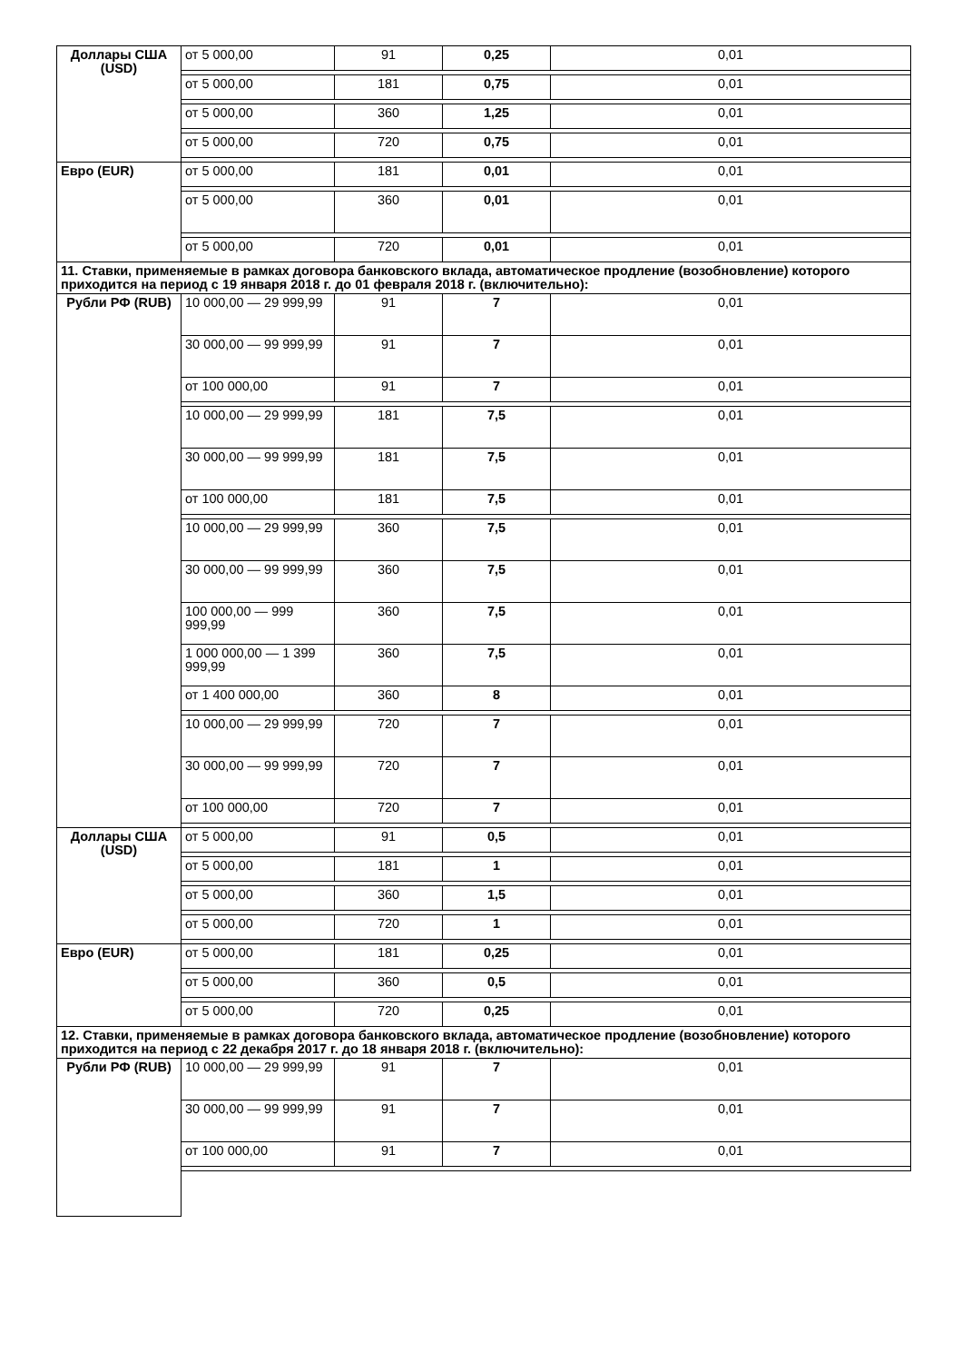| Доллары США (USD) | от 5 000,00 | 91 | 0,25 | 0,01 |
| | от 5 000,00 | 181 | 0,75 | 0,01 |
| | от 5 000,00 | 360 | 1,25 | 0,01 |
| | от 5 000,00 | 720 | 0,75 | 0,01 |
| Евро (EUR) | от 5 000,00 | 181 | 0,01 | 0,01 |
| | от 5 000,00 | 360 | 0,01 | 0,01 |
| | от 5 000,00 | 720 | 0,01 | 0,01 |
| 11. Ставки, применяемые в рамках договора банковского вклада, автоматическое продление (возобновление) которого приходится на период с 19 января 2018 г. до 01 февраля 2018 г. (включительно): | | | | |
| Рубли РФ (RUB) | 10 000,00 — 29 999,99 | 91 | 7 | 0,01 |
| | 30 000,00 — 99 999,99 | 91 | 7 | 0,01 |
| | от 100 000,00 | 91 | 7 | 0,01 |
| | 10 000,00 — 29 999,99 | 181 | 7,5 | 0,01 |
| | 30 000,00 — 99 999,99 | 181 | 7,5 | 0,01 |
| | от 100 000,00 | 181 | 7,5 | 0,01 |
| | 10 000,00 — 29 999,99 | 360 | 7,5 | 0,01 |
| | 30 000,00 — 99 999,99 | 360 | 7,5 | 0,01 |
| | 100 000,00 — 999 999,99 | 360 | 7,5 | 0,01 |
| | 1 000 000,00 — 1 399 999,99 | 360 | 7,5 | 0,01 |
| | от 1 400 000,00 | 360 | 8 | 0,01 |
| | 10 000,00 — 29 999,99 | 720 | 7 | 0,01 |
| | 30 000,00 — 99 999,99 | 720 | 7 | 0,01 |
| | от 100 000,00 | 720 | 7 | 0,01 |
| Доллары США (USD) | от 5 000,00 | 91 | 0,5 | 0,01 |
| | от 5 000,00 | 181 | 1 | 0,01 |
| | от 5 000,00 | 360 | 1,5 | 0,01 |
| | от 5 000,00 | 720 | 1 | 0,01 |
| Евро (EUR) | от 5 000,00 | 181 | 0,25 | 0,01 |
| | от 5 000,00 | 360 | 0,5 | 0,01 |
| | от 5 000,00 | 720 | 0,25 | 0,01 |
| 12. Ставки, применяемые в рамках договора банковского вклада, автоматическое продление (возобновление) которого приходится на период с 22 декабря 2017 г. до 18 января 2018 г. (включительно): | | | | |
| Рубли РФ (RUB) | 10 000,00 — 29 999,99 | 91 | 7 | 0,01 |
| | 30 000,00 — 99 999,99 | 91 | 7 | 0,01 |
| | от 100 000,00 | 91 | 7 | 0,01 |